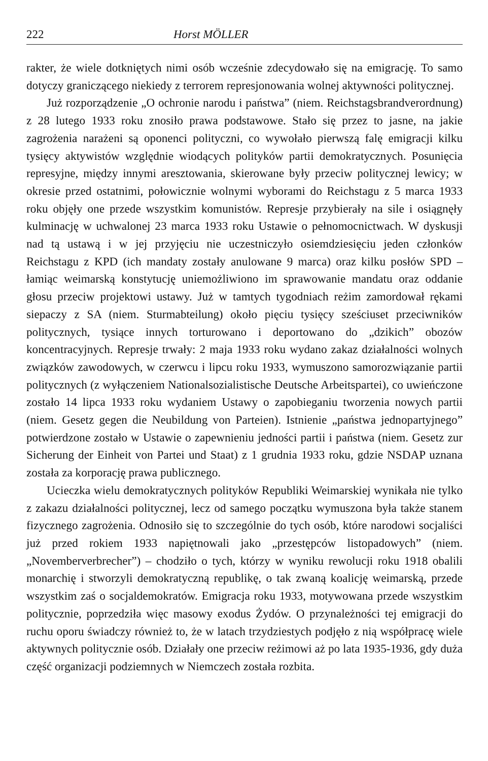222 Horst MÖLLER
rakter, że wiele dotkniętych nimi osób wcześnie zdecydowało się na emigrację. To samo dotyczy graniczącego niekiedy z terrorem represjonowania wolnej aktywności politycznej.
Już rozporządzenie „O ochronie narodu i państwa” (niem. Reichstags­brandverordnung) z 28 lutego 1933 roku znosiło prawa podstawowe. Stało się przez to jasne, na jakie zagrożenia narażeni są oponenci polityczni, co wywołało pierwszą falę emigracji kilku tysięcy aktywistów względnie wiodą­cych polityków partii demokratycznych. Posunięcia represyjne, między in­nymi aresztowania, skierowane były przeciw politycznej lewicy; w okresie przed ostatnimi, połowicznie wolnymi wyborami do Reichstagu z 5 marca 1933 roku objęły one przede wszystkim komunistów. Represje przybierały na sile i osiągnęły kulminację w uchwalonej 23 marca 1933 roku Ustawie o peł­nomocnictwach. W dyskusji nad tą ustawą i w jej przyjęciu nie uczestniczyło osiemdziesięciu jeden członków Reichstagu z KPD (ich mandaty zostały anu­lowane 9 marca) oraz kilku posłów SPD – łamiąc weimarską konstytucję uniemożliwiono im sprawowanie mandatu oraz oddanie głosu przeciw pro­jektowi ustawy. Już w tamtych tygodniach reżim zamordował rękami siepaczy z SA (niem. Sturmabteilung) około pięciu tysięcy sześciuset przeciwników politycznych, tysiące innych torturowano i deportowano do „dzikich” obo­zów koncentracyjnych. Represje trwały: 2 maja 1933 roku wydano zakaz działalności wolnych związków zawodowych, w czerwcu i lipcu roku 1933, wymuszono samorozwiązanie partii politycznych (z wyłączeniem National­sozialistische Deutsche Arbeitspartei), co uwieńczone zostało 14 lipca 1933 roku wydaniem Ustawy o zapobieganiu tworzenia nowych partii (niem. Ge­setz gegen die Neubildung von Parteien). Istnienie „państwa jednopartyjne­go” potwierdzone zostało w Ustawie o zapewnieniu jedności partii i państwa (niem. Gesetz zur Sicherung der Einheit von Partei und Staat) z 1 grudnia 1933 roku, gdzie NSDAP uznana została za korporację prawa publicznego.
Ucieczka wielu demokratycznych polityków Republiki Weimarskiej wy­nikała nie tylko z zakazu działalności politycznej, lecz od samego początku wymuszona była także stanem fizycznego zagrożenia. Odnosiło się to szcze­gólnie do tych osób, które narodowi socjaliści już przed rokiem 1933 napięt­nowali jako „przestępców listopadowych” (niem. „Novemberverbrecher”) – chodziło o tych, którzy w wyniku rewolucji roku 1918 obalili monarchię i stwo­rzyli demokratyczną republikę, o tak zwaną koalicję weimarską, przede wszystkim zaś o socjaldemokratów. Emigracja roku 1933, motywowana przede wszyst­kim politycznie, poprzedziła więc masowy exodus Żydów. O przynależności tej emigracji do ruchu oporu świadczy również to, że w latach trzydziestych podjęło z nią współpracę wiele aktywnych politycznie osób. Działały one przeciw reżimowi aż po lata 1935-1936, gdy duża część organizacji podziem­nych w Niemczech została rozbita.